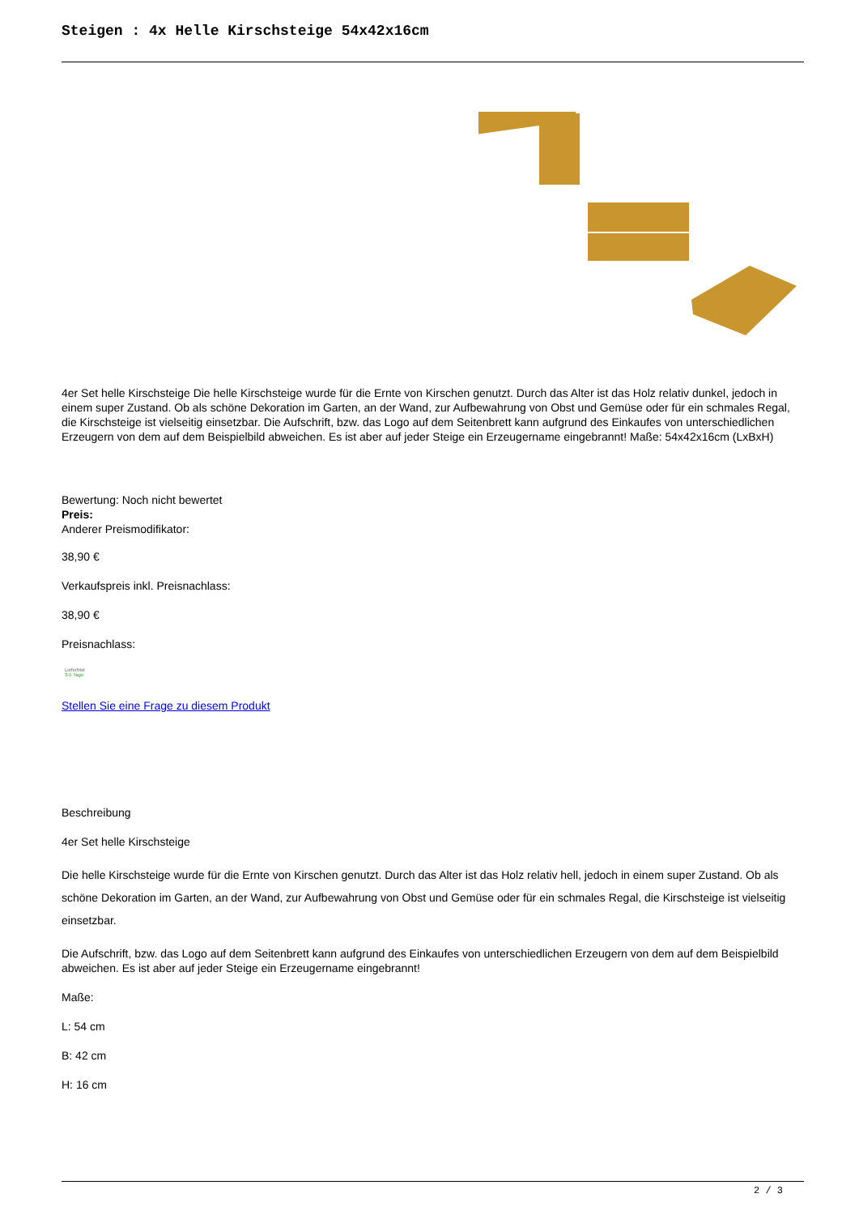Steigen : 4x Helle Kirschsteige 54x42x16cm
4er Set helle Kirschsteige Die helle Kirschsteige wurde für die Ernte von Kirschen genutzt. Durch das Alter ist das Holz relativ dunkel, jedoch in einem super Zustand. Ob als schöne Dekoration im Garten, an der Wand, zur Aufbewahrung von Obst und Gemüse oder für ein schmales Regal, die Kirschsteige ist vielseitig einsetzbar. Die Aufschrift, bzw. das Logo auf dem Seitenbrett kann aufgrund des Einkaufes von unterschiedlichen Erzeugern von dem auf dem Beispielbild abweichen. Es ist aber auf jeder Steige ein Erzeugername eingebrannt! Maße: 54x42x16cm (LxBxH)
Bewertung: Noch nicht bewertet
Preis:
Anderer Preismodifikator:
38,90 €
Verkaufspreis inkl. Preisnachlass:
38,90 €
Preisnachlass:
Lieferfrist
3-5 Tage
Stellen Sie eine Frage zu diesem Produkt
Beschreibung
4er Set helle Kirschsteige
Die helle Kirschsteige wurde für die Ernte von Kirschen genutzt. Durch das Alter ist das Holz relativ hell, jedoch in einem super Zustand. Ob als schöne Dekoration im Garten, an der Wand, zur Aufbewahrung von Obst und Gemüse oder für ein schmales Regal, die Kirschsteige ist vielseitig einsetzbar.
Die Aufschrift, bzw. das Logo auf dem Seitenbrett kann aufgrund des Einkaufes von unterschiedlichen Erzeugern von dem auf dem Beispielbild abweichen. Es ist aber auf jeder Steige ein Erzeugername eingebrannt!
Maße:
L: 54 cm
B: 42 cm
H: 16 cm
2 / 3